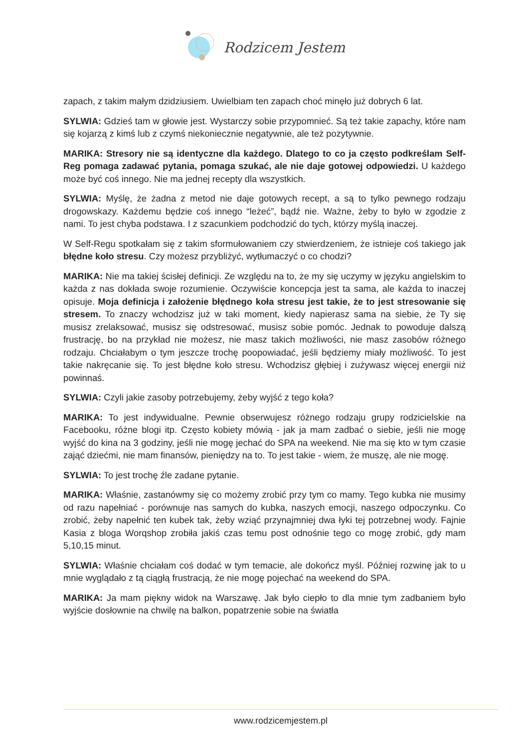Rodzicem Jestem
zapach, z takim małym dzidziusiem. Uwielbiam ten zapach choć minęło już dobrych 6 lat.
SYLWIA: Gdzieś tam w głowie jest. Wystarczy sobie przypomnieć. Są też takie zapachy, które nam się kojarzą z kimś lub z czymś niekoniecznie negatywnie, ale też pozytywnie.
MARIKA: Stresory nie są identyczne dla każdego. Dlatego to co ja często podkreślam Self-Reg pomaga zadawać pytania, pomaga szukać, ale nie daje gotowej odpowiedzi. U każdego może być coś innego. Nie ma jednej recepty dla wszystkich.
SYLWIA: Myślę, że żadna z metod nie daje gotowych recept, a są to tylko pewnego rodzaju drogowskazy. Każdemu będzie coś innego “leżeć”, bądź nie. Ważne, żeby to było w zgodzie z nami. To jest chyba podstawa. I z szacunkiem podchodzić do tych, którzy myślą inaczej.
W Self-Regu spotkałam się z takim sformułowaniem czy stwierdzeniem, że istnieje coś takiego jak błędne koło stresu. Czy możesz przybliżyć, wytłumaczyć o co chodzi?
MARIKA: Nie ma takiej ścisłej definicji. Ze względu na to, że my się uczymy w języku angielskim to każda z nas dokłada swoje rozumienie. Oczywiście koncepcja jest ta sama, ale każda to inaczej opisuje. Moja definicja i założenie błędnego koła stresu jest takie, że to jest stresowanie się stresem. To znaczy wchodzisz już w taki moment, kiedy napierasz sama na siebie, że Ty się musisz zrelaksować, musisz się odstresować, musisz sobie pomóc. Jednak to powoduje dalszą frustrację, bo na przykład nie możesz, nie masz takich możliwości, nie masz zasobów różnego rodzaju. Chciałabym o tym jeszcze trochę poopowiadać, jeśli będziemy miały możliwość. To jest takie nakręcanie się. To jest błędne koło stresu. Wchodzisz głębiej i zużywasz więcej energii niż powinnaś.
SYLWIA: Czyli jakie zasoby potrzebujemy, żeby wyjść z tego koła?
MARIKA: To jest indywidualne. Pewnie obserwujesz różnego rodzaju grupy rodzicielskie na Facebooku, różne blogi itp. Często kobiety mówią - jak ja mam zadbać o siebie, jeśli nie mogę wyjść do kina na 3 godziny, jeśli nie mogę jechać do SPA na weekend. Nie ma się kto w tym czasie zająć dziećmi, nie mam finansów, pieniędzy na to. To jest takie - wiem, że muszę, ale nie mogę.
SYLWIA: To jest trochę źle zadane pytanie.
MARIKA: Właśnie, zastanówmy się co możemy zrobić przy tym co mamy. Tego kubka nie musimy od razu napełniać - porównuje nas samych do kubka, naszych emocji, naszego odpoczynku. Co zrobić, żeby napełnić ten kubek tak, żeby wziąć przynajmniej dwa łyki tej potrzebnej wody. Fajnie Kasia z bloga Worqshop zrobiła jakiś czas temu post odnośnie tego co mogę zrobić, gdy mam 5,10,15 minut.
SYLWIA: Właśnie chciałam coś dodać w tym temacie, ale dokończ myśl. Później rozwinę jak to u mnie wyglądało z tą ciągłą frustracją, że nie mogę pojechać na weekend do SPA.
MARIKA: Ja mam piękny widok na Warszawę. Jak było ciepło to dla mnie tym zadbaniem było wyjście dosłownie na chwilę na balkon, popatrzenie sobie na światła
www.rodzicemjestem.pl